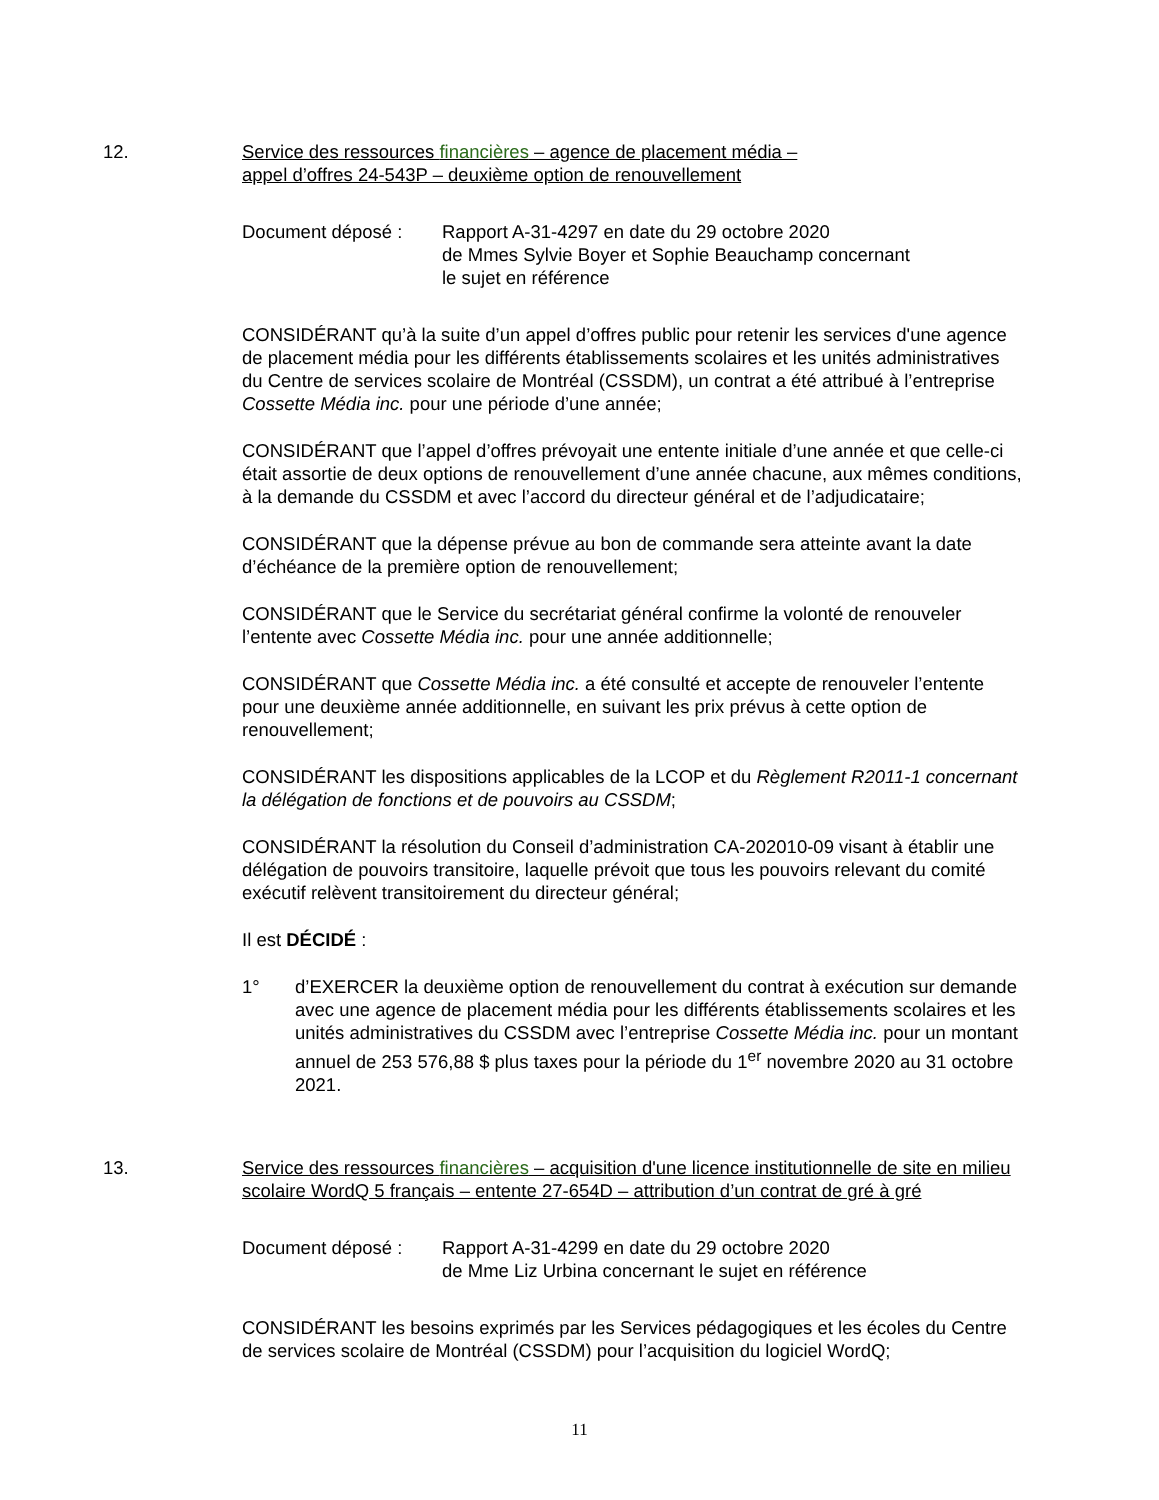12. Service des ressources financières – agence de placement média –
appel d’offres 24-543P – deuxième option de renouvellement
Document déposé : Rapport A-31-4297 en date du 29 octobre 2020
de Mmes Sylvie Boyer et Sophie Beauchamp concernant
le sujet en référence
CONSIDÉRANT qu’à la suite d’un appel d’offres public pour retenir les services d'une agence de placement média pour les différents établissements scolaires et les unités administratives du Centre de services scolaire de Montréal (CSSDM), un contrat a été attribué à l’entreprise Cossette Média inc. pour une période d’une année;
CONSIDÉRANT que l’appel d’offres prévoyait une entente initiale d’une année et que celle-ci était assortie de deux options de renouvellement d’une année chacune, aux mêmes conditions, à la demande du CSSDM et avec l’accord du directeur général et de l’adjudicataire;
CONSIDÉRANT que la dépense prévue au bon de commande sera atteinte avant la date d’échéance de la première option de renouvellement;
CONSIDÉRANT que le Service du secrétariat général confirme la volonté de renouveler l’entente avec Cossette Média inc. pour une année additionnelle;
CONSIDÉRANT que Cossette Média inc. a été consulté et accepte de renouveler l’entente pour une deuxième année additionnelle, en suivant les prix prévus à cette option de renouvellement;
CONSIDÉRANT les dispositions applicables de la LCOP et du Règlement R2011-1 concernant la délégation de fonctions et de pouvoirs au CSSDM;
CONSIDÉRANT la résolution du Conseil d’administration CA-202010-09 visant à établir une délégation de pouvoirs transitoire, laquelle prévoit que tous les pouvoirs relevant du comité exécutif relèvent transitoirement du directeur général;
Il est DÉCIDÉ :
1° d’EXERCER la deuxième option de renouvellement du contrat à exécution sur demande avec une agence de placement média pour les différents établissements scolaires et les unités administratives du CSSDM avec l’entreprise Cossette Média inc. pour un montant annuel de 253 576,88 $ plus taxes pour la période du 1<sup>er</sup> novembre 2020 au 31 octobre 2021.
13. Service des ressources financières – acquisition d'une licence institutionnelle de site en milieu scolaire WordQ 5 français – entente 27-654D – attribution d’un contrat de gré à gré
Document déposé : Rapport A-31-4299 en date du 29 octobre 2020
de Mme Liz Urbina concernant le sujet en référence
CONSIDÉRANT les besoins exprimés par les Services pédagogiques et les écoles du Centre de services scolaire de Montréal (CSSDM) pour l’acquisition du logiciel WordQ;
11